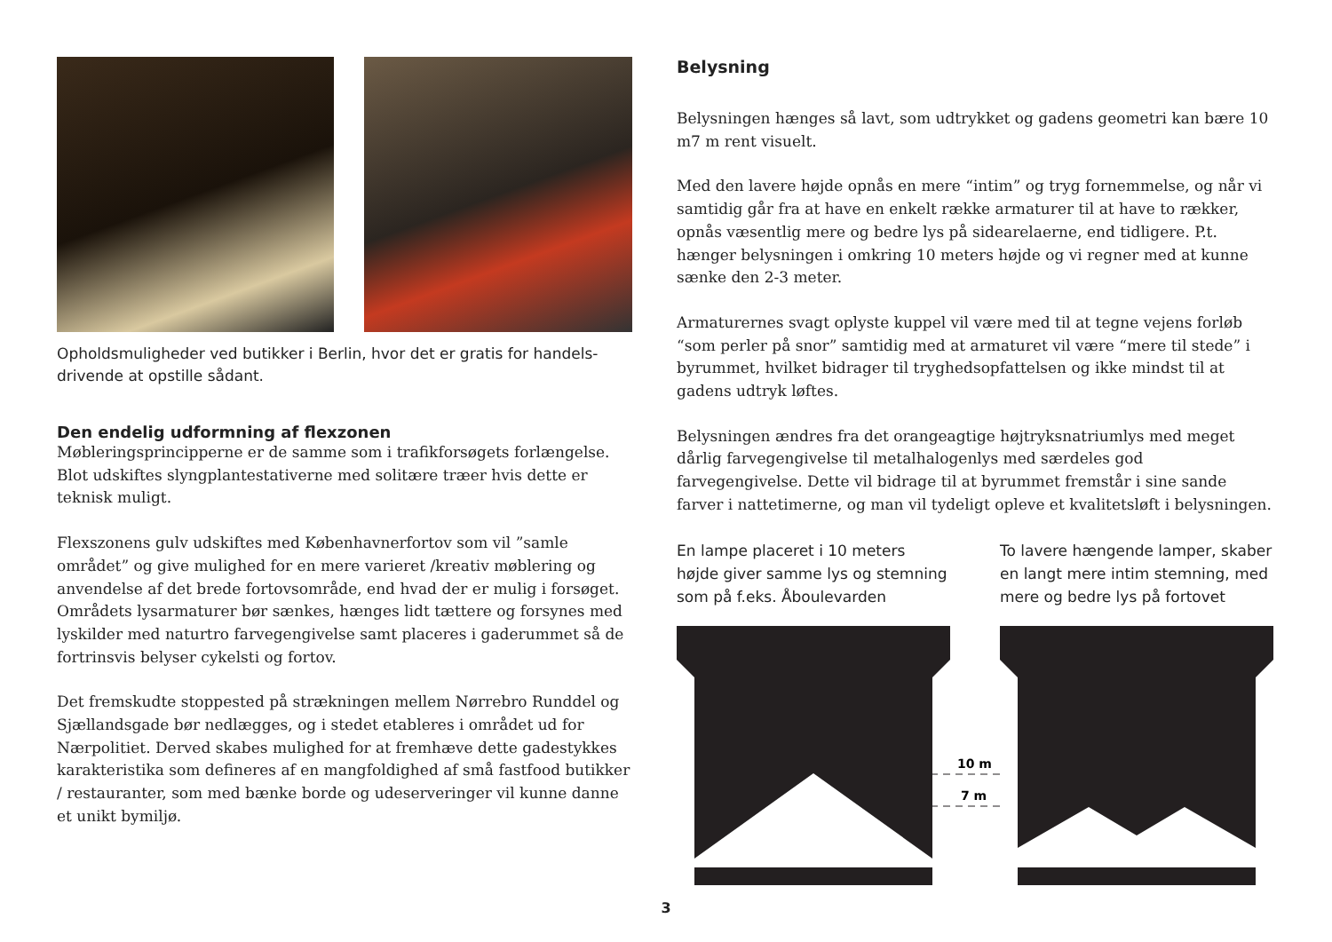Opholdsmuligheder ved butikker i Berlin, hvor det er gratis for handels-drivende at opstille sådant.
Den endelig udformning af flexzonen
Møbleringsprincipperne er de samme som i trafikforsøgets forlængelse. Blot udskiftes slyngplantestativerne med solitære træer hvis dette er teknisk muligt.
Flexszonens gulv udskiftes med Københavnerfortov som vil ”samle området” og give mulighed for en mere varieret /kreativ møblering og anvendelse af det brede fortovsområde, end hvad der er mulig i forsøget. Områdets lysarmaturer bør sænkes, hænges lidt tættere og forsynes med lyskilder med naturtro farvegengivelse samt placeres i gaderummet så de fortrinsvis belyser cykelsti og fortov.
Det fremskudte stoppested på strækningen mellem Nørrebro Runddel og Sjællandsgade bør nedlægges, og i stedet etableres i området ud for Nærpolitiet. Derved skabes mulighed for at fremhæve dette gadestykkes karakteristika som defineres af en mangfoldighed af små fastfood butikker / restauranter, som med bænke borde og udeserveringer vil kunne danne et unikt bymiljø.
Belysning
Belysningen hænges så lavt, som udtrykket og gadens geometri kan bære 10 m7 m rent visuelt.
Med den lavere højde opnås en mere “intim” og tryg fornemmelse, og når vi samtidig går fra at have en enkelt række armaturer til at have to rækker, opnås væsentlig mere og bedre lys på sidearelaerne, end tidligere. P.t. hænger belysningen i omkring 10 meters højde og vi regner med at kunne sænke den 2-3 meter.
Armaturernes svagt oplyste kuppel vil være med til at tegne vejens forløb “som perler på snor” samtidig med at armaturet vil være “mere til stede” i byrummet, hvilket bidrager til tryghedsopfattelsen og ikke mindst til at gadens udtryk løftes.
Belysningen ændres fra det orangeagtige højtryksnatriumlys med meget dårlig farvegengivelse til metalhalogenlys med særdeles god farvegengivelse. Dette vil bidrage til at byrummet fremstår i sine sande farver i nattetimerne, og man vil tydeligt opleve et kvalitetsløft i belysningen.
En lampe placeret i 10 meters højde giver samme lys og stemning som på f.eks. Åboulevarden
To lavere hængende lamper, skaber en langt mere intim stemning, med mere og bedre lys på fortovet
10 m
7 m
3